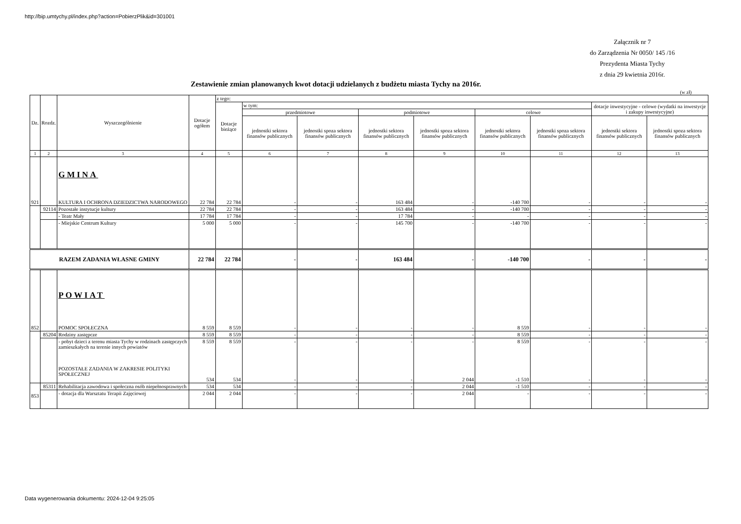http://bip.umtychy.pl/index.php?action=PobierzPlik&id=301001
Załącznik nr 7
do Zarządzenia Nr 0050/ 145 /16
Prezydenta Miasta Tychy
z dnia 29 kwietnia 2016r.
Zestawienie zmian planowanych kwot dotacji udzielanych z budżetu miasta Tychy na 2016r.
(w zł)
| Dz. | Rozdz. | Wyszczególnienie | Dotacje ogółem | z tego: | | | | | | | | |
| --- | --- | --- | --- | --- | --- | --- | --- | --- | --- | --- | --- | --- |
| | | | | Dotacje bieżące | w tym: | | | | | | dotacje inwestycyjne - celowe (wydatki na inwestycje i zakupy inwestycyjne) | |
| | | | | | przedmiotowe | | podmiotowe | | celowe | | | |
| | | | | | jednostki sektora finansów publicznych | jednostki spoza sektora finansów publicznych | jednostki sektora finansów publicznych | jednostki spoza sektora finansów publicznych | jednostki sektora finansów publicznych | jednostki spoza sektora finansów publicznych | jednostki sektora finansów publicznych | jednostki spoza sektora finansów publicznych |
| 1 | 2 | 3 | 4 | 5 | 6 | 7 | 8 | 9 | 10 | 11 | 12 | 13 |
| 921 | | GMINA KULTURA I OCHRONA DZIEDZICTWA NARODOWEGO | 22 784 | 22 784 | - | - | 163 484 | - | -140 700 | - | - | - |
| | 92114 | Pozostałe instytucje kultury | 22 784 | 22 784 | - | - | 163 484 | - | -140 700 | - | - | - |
| | | - Teatr Mały | 17 784 | 17 784 | - | - | 17 784 | - | - | - | - | - |
| | | - Miejskie Centrum Kultury | 5 000 | 5 000 | - | - | 145 700 | - | -140 700 | - | - | - |
| RAZEM ZADANIA WŁASNE GMINY | | | 22 784 | 22 784 | - | - | 163 484 | - | -140 700 | - | - | - |
| 852 | | POWIAT POMOC SPOŁECZNA | 8 559 | 8 559 | - | - | - | - | 8 559 | - | - | - |
| | 85204 | Rodziny zastępcze | 8 559 | 8 559 | - | - | - | - | 8 559 | - | - | - |
| | | - pobyt dzieci z terenu miasta Tychy w rodzinach zastępczych zamieszkałych na terenie innych powiatów POZOSTAŁE ZADANIA W ZAKRESIE POLITYKI SPOŁECZNEJ | 8 559 534 | 8 559 534 | - - | - - | - - | - 2 044 | 8 559 -1 510 | - - | - - | - - |
| 853 | 85311 | Rehabilitacja zawodowa i społeczna osób niepełnosprawnych | 534 | 534 | - | - | - | 2 044 | -1 510 | - | - | - |
| | | - dotacja dla Warsztatu Terapii Zajęciowej | 2 044 | 2 044 | - | - | - | 2 044 | - | - | - | - |
Data wygenerowania dokumentu: 2024-12-04 9:25:05